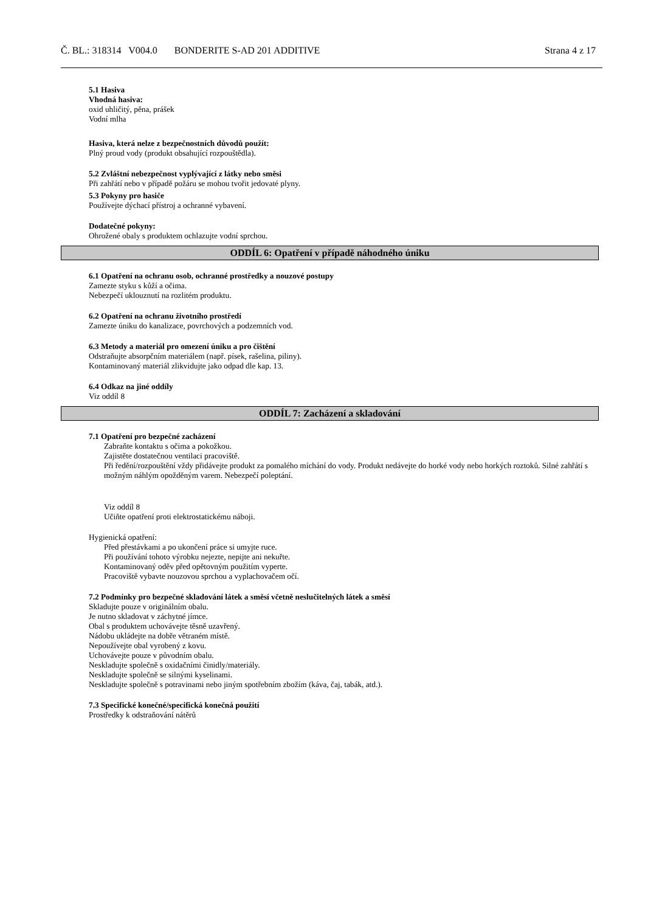Č. BL.: 318314 V004.0 BONDERITE S-AD 201 ADDITIVE Strana 4 z 17
5.1 Hasiva
Vhodná hasiva:
oxid uhličitý, pěna, prášek
Vodní mlha
Hasiva, která nelze z bezpečnostních důvodů použít:
Plný proud vody (produkt obsahující rozpouštědla).
5.2 Zvláštní nebezpečnost vyplývající z látky nebo směsi
Při zahřátí nebo v případě požáru se mohou tvořit jedovaté plyny.
5.3 Pokyny pro hasiče
Používejte dýchací přístroj a ochranné vybavení.
Dodatečné pokyny:
Ohrožené obaly s produktem ochlazujte vodní sprchou.
ODDÍL 6: Opatření v případě náhodného úniku
6.1 Opatření na ochranu osob, ochranné prostředky a nouzové postupy
Zamezte styku s kůží a očima.
Nebezpečí uklouznutí na rozlitém produktu.
6.2 Opatření na ochranu životního prostředí
Zamezte úniku do kanalizace, povrchových a podzemních vod.
6.3 Metody a materiál pro omezení úniku a pro čištění
Odstraňujte absorpčním materiálem (např. písek, rašelina, piliny).
Kontaminovaný materiál zlikvidujte jako odpad dle kap. 13.
6.4 Odkaz na jiné oddíly
Viz oddíl 8
ODDÍL 7: Zacházení a skladování
7.1 Opatření pro bezpečné zacházení
Zabraňte kontaktu s očima a pokožkou.
Zajistěte dostatečnou ventilaci pracoviště.
Při ředění/rozpouštění vždy přidávejte produkt za pomalého míchání do vody. Produkt nedávejte do horké vody nebo horkých roztoků. Silné zahřátí s možným náhlým opožděným varem. Nebezpečí poleptání.
Viz oddíl 8
Učiňte opatření proti elektrostatickému náboji.
Hygienická opatření:
Před přestávkami a po ukončení práce si umyjte ruce.
Při používání tohoto výrobku nejezte, nepijte ani nekuřte.
Kontaminovaný oděv před opětovným použitím vyperte.
Pracoviště vybavte nouzovou sprchou a vyplachovačem očí.
7.2 Podmínky pro bezpečné skladování látek a směsí včetně neslučitelných látek a směsí
Skladujte pouze v originálním obalu.
Je nutno skladovat v záchytné jímce.
Obal s produktem uchovávejte těsně uzavřený.
Nádobu ukládejte na dobře větraném místě.
Nepoužívejte obal vyrobený z kovu.
Uchovávejte pouze v původním obalu.
Neskladujte společně s oxidačními činidly/materiály.
Neskladujte společně se silnými kyselinami.
Neskladujte společně s potravinami nebo jiným spotřebním zbožím (káva, čaj, tabák, atd.).
7.3 Specifické konečné/specifická konečná použití
Prostředky k odstraňování nátěrů